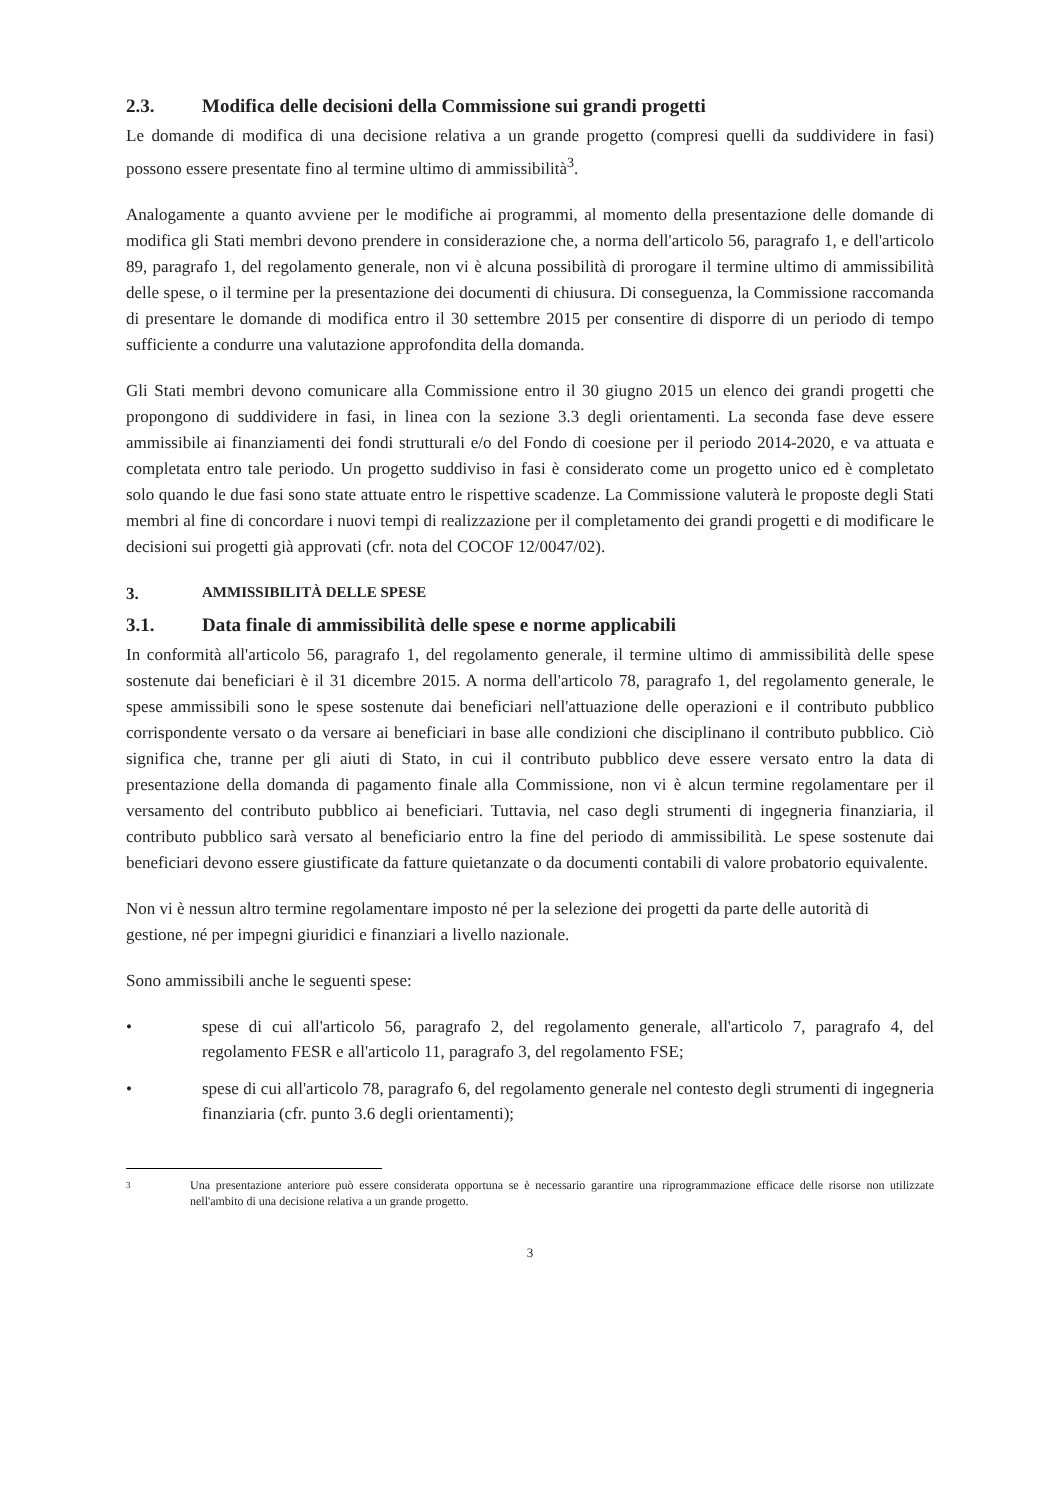2.3. Modifica delle decisioni della Commissione sui grandi progetti
Le domande di modifica di una decisione relativa a un grande progetto (compresi quelli da suddividere in fasi) possono essere presentate fino al termine ultimo di ammissibilità<sup>3</sup>.
Analogamente a quanto avviene per le modifiche ai programmi, al momento della presentazione delle domande di modifica gli Stati membri devono prendere in considerazione che, a norma dell'articolo 56, paragrafo 1, e dell'articolo 89, paragrafo 1, del regolamento generale, non vi è alcuna possibilità di prorogare il termine ultimo di ammissibilità delle spese, o il termine per la presentazione dei documenti di chiusura. Di conseguenza, la Commissione raccomanda di presentare le domande di modifica entro il 30 settembre 2015 per consentire di disporre di un periodo di tempo sufficiente a condurre una valutazione approfondita della domanda.
Gli Stati membri devono comunicare alla Commissione entro il 30 giugno 2015 un elenco dei grandi progetti che propongono di suddividere in fasi, in linea con la sezione 3.3 degli orientamenti. La seconda fase deve essere ammissibile ai finanziamenti dei fondi strutturali e/o del Fondo di coesione per il periodo 2014-2020, e va attuata e completata entro tale periodo. Un progetto suddiviso in fasi è considerato come un progetto unico ed è completato solo quando le due fasi sono state attuate entro le rispettive scadenze. La Commissione valuterà le proposte degli Stati membri al fine di concordare i nuovi tempi di realizzazione per il completamento dei grandi progetti e di modificare le decisioni sui progetti già approvati (cfr. nota del COCOF 12/0047/02).
3. AMMISSIBILITÀ DELLE SPESE
3.1. Data finale di ammissibilità delle spese e norme applicabili
In conformità all'articolo 56, paragrafo 1, del regolamento generale, il termine ultimo di ammissibilità delle spese sostenute dai beneficiari è il 31 dicembre 2015. A norma dell'articolo 78, paragrafo 1, del regolamento generale, le spese ammissibili sono le spese sostenute dai beneficiari nell'attuazione delle operazioni e il contributo pubblico corrispondente versato o da versare ai beneficiari in base alle condizioni che disciplinano il contributo pubblico. Ciò significa che, tranne per gli aiuti di Stato, in cui il contributo pubblico deve essere versato entro la data di presentazione della domanda di pagamento finale alla Commissione, non vi è alcun termine regolamentare per il versamento del contributo pubblico ai beneficiari. Tuttavia, nel caso degli strumenti di ingegneria finanziaria, il contributo pubblico sarà versato al beneficiario entro la fine del periodo di ammissibilità. Le spese sostenute dai beneficiari devono essere giustificate da fatture quietanzate o da documenti contabili di valore probatorio equivalente.
Non vi è nessun altro termine regolamentare imposto né per la selezione dei progetti da parte delle autorità di gestione, né per impegni giuridici e finanziari a livello nazionale.
Sono ammissibili anche le seguenti spese:
• spese di cui all'articolo 56, paragrafo 2, del regolamento generale, all'articolo 7, paragrafo 4, del regolamento FESR e all'articolo 11, paragrafo 3, del regolamento FSE;
• spese di cui all'articolo 78, paragrafo 6, del regolamento generale nel contesto degli strumenti di ingegneria finanziaria (cfr. punto 3.6 degli orientamenti);
3
Una presentazione anteriore può essere considerata opportuna se è necessario garantire una riprogrammazione efficace delle risorse non utilizzate nell'ambito di una decisione relativa a un grande progetto.
3